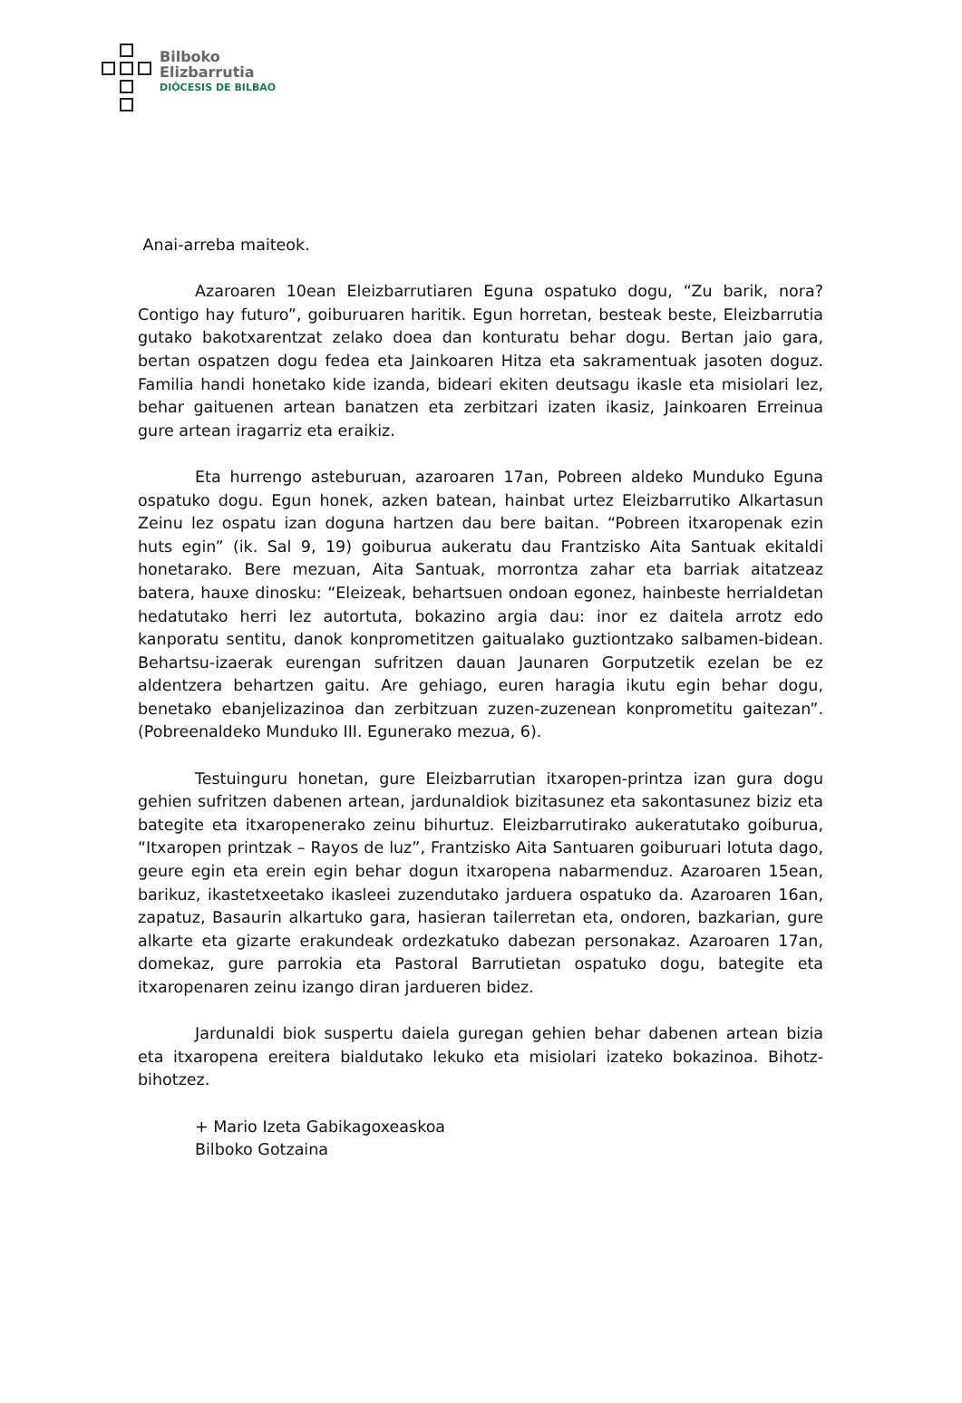Bilboko
Elizbarrutia
DIÓCESIS DE BILBAO
Anai-arreba maiteok.
Azaroaren 10ean Eleizbarrutiaren Eguna ospatuko dogu, “Zu barik, nora? Contigo hay futuro”, goiburuaren haritik. Egun horretan, besteak beste, Eleizbarrutia gutako bakotxarentzat zelako doea dan konturatu behar dogu. Bertan jaio gara, bertan ospatzen dogu fedea eta Jainkoaren Hitza eta sakramentuak jasoten doguz. Familia handi honetako kide izanda, bideari ekiten deutsagu ikasle eta misiolari lez, behar gaituenen artean banatzen eta zerbitzari izaten ikasiz, Jainkoaren Erreinua gure artean iragarriz eta eraikiz.
Eta hurrengo asteburuan, azaroaren 17an, Pobreen aldeko Munduko Eguna ospatuko dogu. Egun honek, azken batean, hainbat urtez Eleizbarrutiko Alkartasun Zeinu lez ospatu izan doguna hartzen dau bere baitan. “Pobreen itxaropenak ezin huts egin” (ik. Sal 9, 19) goiburua aukeratu dau Frantzisko Aita Santuak ekitaldi honetarako. Bere mezuan, Aita Santuak, morrontza zahar eta barriak aitatzeaz batera, hauxe dinosku: “Eleizeak, behartsuen ondoan egonez, hainbeste herrialdetan hedatutako herri lez autortuta, bokazino argia dau: inor ez daitela arrotz edo kanporatu sentitu, danok konprometitzen gaitualako guztiontzako salbamen-bidean. Behartsu-izaerak eurengan sufritzen dauan Jaunaren Gorputzetik ezelan be ez aldentzera behartzen gaitu. Are gehiago, euren haragia ikutu egin behar dogu, benetako ebanjelizazinoa dan zerbitzuan zuzen-zuzenean konprometitu gaitezan”. (Pobreenaldeko Munduko III. Egunerako mezua, 6).
Testuinguru honetan, gure Eleizbarrutian itxaropen-printza izan gura dogu gehien sufritzen dabenen artean, jardunaldiok bizitasunez eta sakontasunez biziz eta bategite eta itxaropenerako zeinu bihurtuz. Eleizbarrutirako aukeratutako goiburua, “Itxaropen printzak – Rayos de luz”, Frantzisko Aita Santuaren goiburuari lotuta dago, geure egin eta erein egin behar dogun itxaropena nabarmenduz. Azaroaren 15ean, barikuz, ikastetxeetako ikasleei zuzendutako jarduera ospatuko da. Azaroaren 16an, zapatuz, Basaurin alkartuko gara, hasieran tailerretan eta, ondoren, bazkarian, gure alkarte eta gizarte erakundeak ordezkatuko dabezan personakaz. Azaroaren 17an, domekaz, gure parrokia eta Pastoral Barrutietan ospatuko dogu, bategite eta itxaropenaren zeinu izango diran jardueren bidez.
Jardunaldi biok suspertu daiela guregan gehien behar dabenen artean bizia eta itxaropena ereitera bialdutako lekuko eta misiolari izateko bokazinoa. Bihotz-bihotzez.
+ Mario Izeta Gabikagoxeaskoa
Bilboko Gotzaina